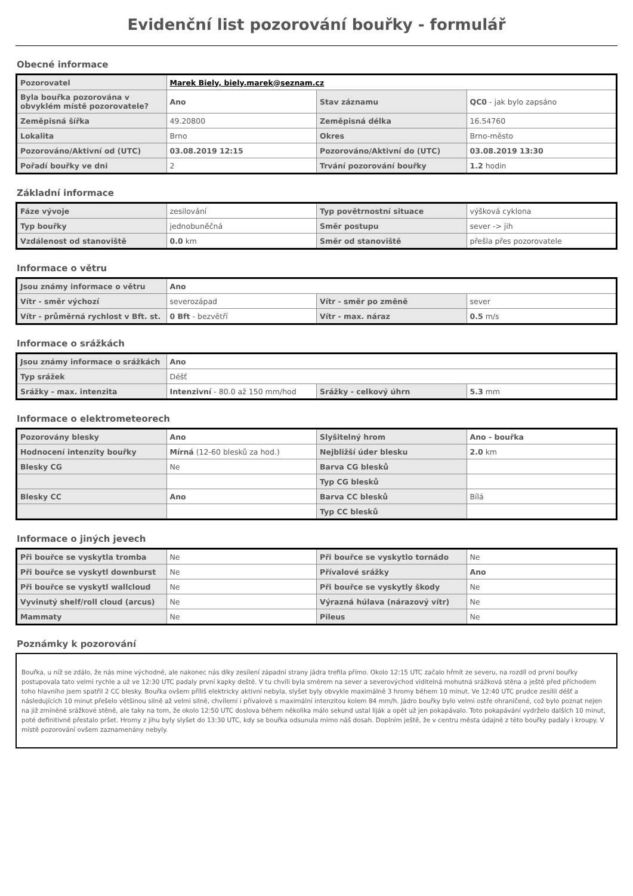Evidenční list pozorování bouřky - formulář
Obecné informace
| Pozorovatel | Marek Biely, biely.marek@seznam.cz | | |
| Byla bouřka pozorována v obvyklém místě pozorovatele? | Ano | Stav záznamu | QC0 - jak bylo zapsáno |
| Zeměpisná šířka | 49.20800 | Zeměpisná délka | 16.54760 |
| Lokalita | Brno | Okres | Brno-město |
| Pozorováno/Aktivní od (UTC) | 03.08.2019 12:15 | Pozorováno/Aktivní do (UTC) | 03.08.2019 13:30 |
| Pořadí bouřky ve dni | 2 | Trvání pozorování bouřky | 1.2 hodin |
Základní informace
| Fáze vývoje | zesilování | Typ povětrnostní situace | výšková cyklona |
| Typ bouřky | jednobuněčná | Směr postupu | sever -> jih |
| Vzdálenost od stanoviště | 0.0 km | Směr od stanoviště | přešla přes pozorovatele |
Informace o větru
| Jsou známy informace o větru | Ano | | |
| Vítr - směr výchozí | severozápad | Vítr - směr po změně | sever |
| Vítr - průměrná rychlost v Bft. st. | 0 Bft - bezvětří | Vítr - max. náraz | 0.5 m/s |
Informace o srážkách
| Jsou známy informace o srážkách | Ano | | |
| Typ srážek | Déšť | | |
| Srážky - max. intenzita | Intenzivní - 80.0 až 150 mm/hod | Srážky - celkový úhrn | 5.3 mm |
Informace o elektrometeorech
| Pozorovány blesky | Ano | Slyšitelný hrom | Ano - bouřka |
| Hodnocení intenzity bouřky | Mírná (12-60 blesků za hod.) | Nejbližší úder blesku | 2.0 km |
| Blesky CG | Ne | Barva CG blesků | |
| | | Typ CG blesků | |
| Blesky CC | Ano | Barva CC blesků | Bílá |
| | | Typ CC blesků | |
Informace o jiných jevech
| Při bouřce se vyskytla tromba | Ne | Při bouřce se vyskytlo tornádo | Ne |
| Při bouřce se vyskytl downburst | Ne | Přívalové srážky | Ano |
| Při bouřce se vyskytl wallcloud | Ne | Při bouřce se vyskytly škody | Ne |
| Vyvinutý shelf/roll cloud (arcus) | Ne | Výrazná húlava (nárazový vítr) | Ne |
| Mammaty | Ne | Pileus | Ne |
Poznámky k pozorování
Bouřka, u níž se zdálo, že nás mine východně, ale nakonec nás díky zesílení západní strany jádra trefila přímo. Okolo 12:15 UTC začalo hřmít ze severu, na rozdíl od první bouřky postupovala tato velmi rychle a už ve 12:30 UTC padaly první kapky deště. V tu chvíli byla směrem na sever a severovýchod viditelná mohutná srážková stěna a ještě před příchodem toho hlavního jsem spatřil 2 CC blesky. Bouřka ovšem příliš elektricky aktivní nebyla, slyšet byly obvykle maximálně 3 hromy během 10 minut. Ve 12:40 UTC prudce zesílil déšť a následujících 10 minut přešelo většinou silně až velmi silně, chvílemi i přívalově s maximální intenzitou kolem 84 mm/h. Jádro bouřky bylo velmi ostře ohraničené, což bylo poznat nejen na již zmíněné srážkové stěně, ale taky na tom, že okolo 12:50 UTC doslova během několika málo sekund ustal liják a opět už jen pokapávalo. Toto pokapávání vydrželo dalších 10 minut, poté definitivně přestalo pršet. Hromy z jihu byly slyšet do 13:30 UTC, kdy se bouřka odsunula mimo náš dosah. Doplním ještě, že v centru města údajně z této bouřky padaly i kroupy. V místě pozorování ovšem zaznamenány nebyly.